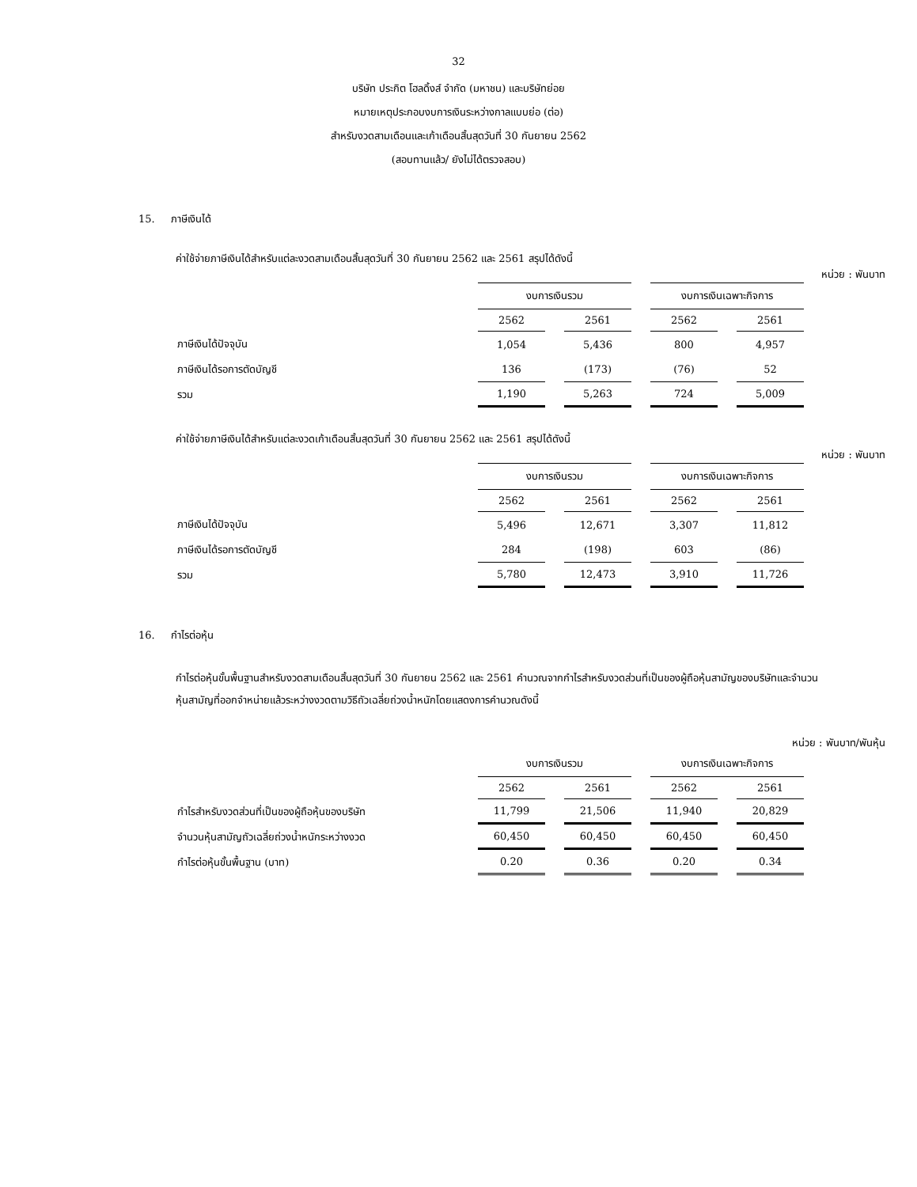32
บริษัท ประกิต โฮลดิ้งส์ จำกัด (มหาชน) และบริษัทย่อย
หมายเหตุประกอบงบการเงินระหว่างกาลแบบย่อ (ต่อ)
สำหรับงวดสามเดือนและเก้าเดือนสิ้นสุดวันที่ 30 กันยายน 2562
(สอบทานแล้ว/ ยังไม่ได้ตรวจสอบ)
15. ภาษีเงินได้
ค่าใช้จ่ายภาษีเงินได้สำหรับแต่ละงวดสามเดือนสิ้นสุดวันที่ 30 กันยายน 2562 และ 2561 สรุปได้ดังนี้
หน่วย : พันบาท
| | งบการเงินรวม | | งบการเงินเฉพาะกิจการ | |
| --- | --- | --- | --- | --- |
| | 2562 | 2561 | 2562 | 2561 |
| ภาษีเงินได้ปัจจุบัน | 1,054 | 5,436 | 800 | 4,957 |
| ภาษีเงินได้รอการตัดบัญชี | 136 | (173) | (76) | 52 |
| รวม | 1,190 | 5,263 | 724 | 5,009 |
ค่าใช้จ่ายภาษีเงินได้สำหรับแต่ละงวดเก้าเดือนสิ้นสุดวันที่ 30 กันยายน 2562 และ 2561 สรุปได้ดังนี้
หน่วย : พันบาท
| | งบการเงินรวม | | งบการเงินเฉพาะกิจการ | |
| --- | --- | --- | --- | --- |
| | 2562 | 2561 | 2562 | 2561 |
| ภาษีเงินได้ปัจจุบัน | 5,496 | 12,671 | 3,307 | 11,812 |
| ภาษีเงินได้รอการตัดบัญชี | 284 | (198) | 603 | (86) |
| รวม | 5,780 | 12,473 | 3,910 | 11,726 |
16. กำไรต่อหุ้น
กำไรต่อหุ้นขั้นพื้นฐานสำหรับงวดสามเดือนสิ้นสุดวันที่ 30 กันยายน 2562 และ 2561 คำนวณจากกำไรสำหรับงวดส่วนที่เป็นของผู้ถือหุ้นสามัญของบริษัทและจำนวนหุ้นสามัญที่ออกจำหน่ายแล้วระหว่างงวดตามวิธีถัวเฉลี่ยถ่วงน้ำหนักโดยแสดงการคำนวณดังนี้
หน่วย : พันบาท/พันหุ้น
| | งบการเงินรวม | | งบการเงินเฉพาะกิจการ | |
| --- | --- | --- | --- | --- |
| | 2562 | 2561 | 2562 | 2561 |
| กำไรสำหรับงวดส่วนที่เป็นของผู้ถือหุ้นของบริษัท | 11,799 | 21,506 | 11,940 | 20,829 |
| จำนวนหุ้นสามัญถัวเฉลี่ยถ่วงน้ำหนักระหว่างงวด | 60,450 | 60,450 | 60,450 | 60,450 |
| กำไรต่อหุ้นขั้นพื้นฐาน (บาท) | 0.20 | 0.36 | 0.20 | 0.34 |